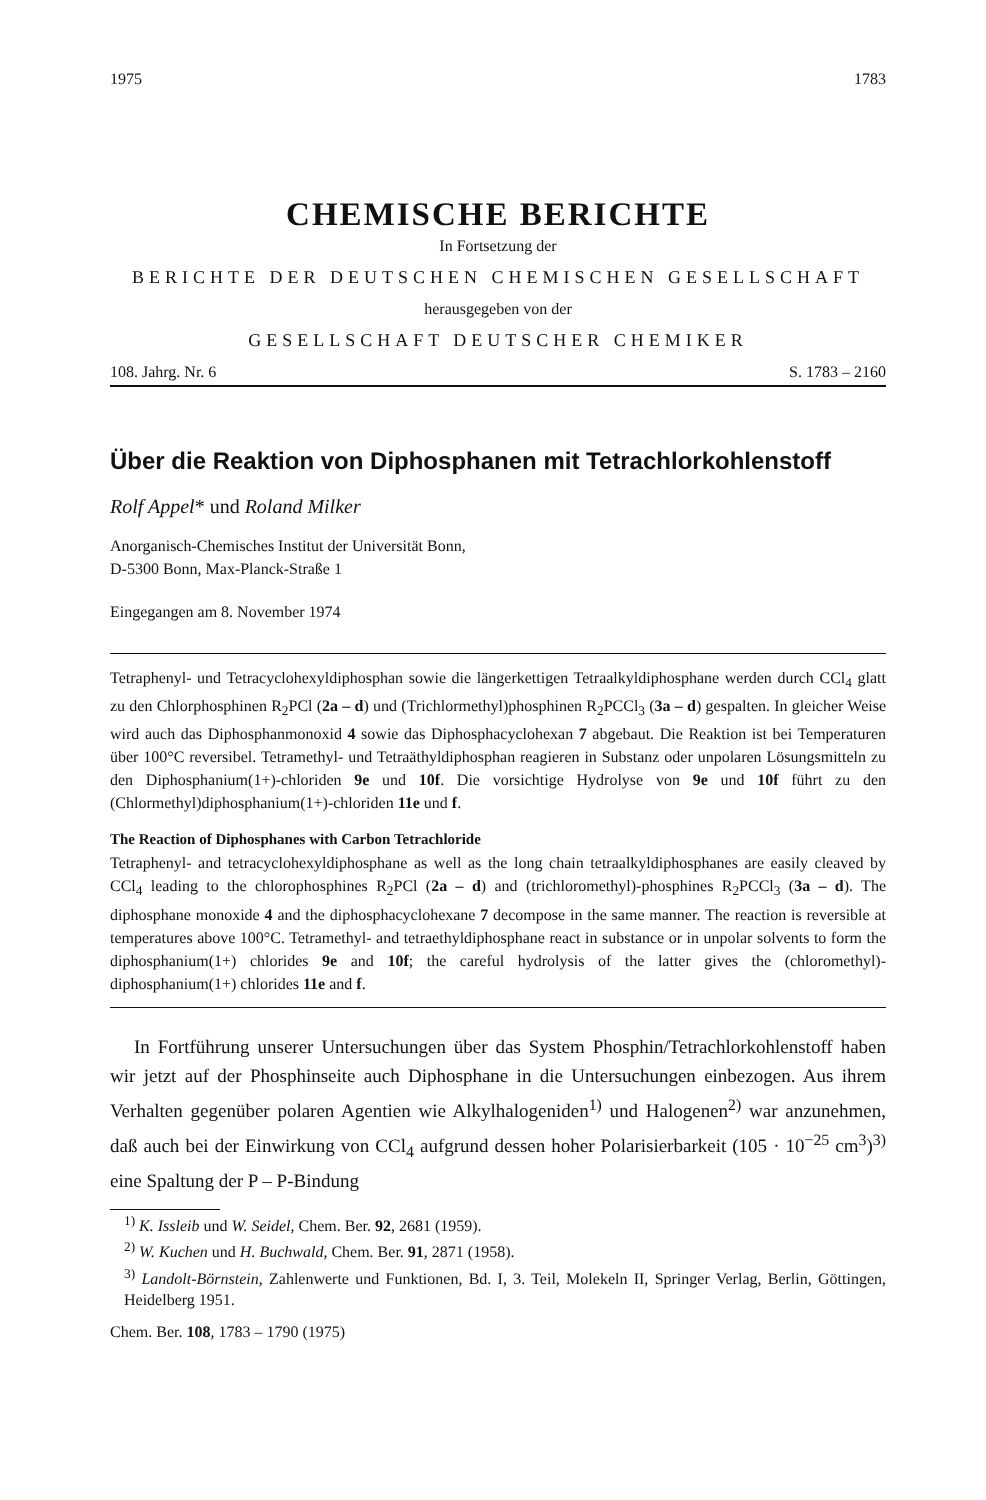1975 1783
CHEMISCHE BERICHTE
In Fortsetzung der
BERICHTE DER DEUTSCHEN CHEMISCHEN GESELLSCHAFT
herausgegeben von der
GESELLSCHAFT DEUTSCHER CHEMIKER
108. Jahrg. Nr. 6 S. 1783 – 2160
Über die Reaktion von Diphosphanen mit Tetrachlorkohlenstoff
Rolf Appel* und Roland Milker
Anorganisch-Chemisches Institut der Universität Bonn,
D-5300 Bonn, Max-Planck-Straße 1
Eingegangen am 8. November 1974
Tetraphenyl- und Tetracyclohexyldiphosphan sowie die längerkettigen Tetraalkyldiphosphane werden durch CCl<sub>4</sub> glatt zu den Chlorphosphinen R<sub>2</sub>PCl (2a – d) und (Trichlormethyl)phosphinen R<sub>2</sub>PCCl<sub>3</sub> (3a – d) gespalten. In gleicher Weise wird auch das Diphosphanmonoxid 4 sowie das Diphosphacyclohexan 7 abgebaut. Die Reaktion ist bei Temperaturen über 100°C reversibel. Tetramethyl- und Tetraäthyldiphosphan reagieren in Substanz oder unpolaren Lösungsmitteln zu den Diphosphanium(1+)-chloriden 9e und 10f. Die vorsichtige Hydrolyse von 9e und 10f führt zu den (Chlormethyl)diphosphanium(1+)-chloriden 11e und f.
The Reaction of Diphosphanes with Carbon Tetrachloride
Tetraphenyl- and tetracyclohexyldiphosphane as well as the long chain tetraalkyldiphosphanes are easily cleaved by CCl<sub>4</sub> leading to the chlorophosphines R<sub>2</sub>PCl (2a – d) and (trichloromethyl)-phosphines R<sub>2</sub>PCCl<sub>3</sub> (3a – d). The diphosphane monoxide 4 and the diphosphacyclohexane 7 decompose in the same manner. The reaction is reversible at temperatures above 100°C. Tetramethyl- and tetraethyldiphosphane react in substance or in unpolar solvents to form the diphosphanium(1+) chlorides 9e and 10f; the careful hydrolysis of the latter gives the (chloromethyl)-diphosphanium(1+) chlorides 11e and f.
In Fortführung unserer Untersuchungen über das System Phosphin/Tetrachlorkohlenstoff haben wir jetzt auf der Phosphinseite auch Diphosphane in die Untersuchungen einbezogen. Aus ihrem Verhalten gegenüber polaren Agentien wie Alkylhalogeniden<sup>1)</sup> und Halogenen<sup>2)</sup> war anzunehmen, daß auch bei der Einwirkung von CCl<sub>4</sub> aufgrund dessen hoher Polarisierbarkeit (105 · 10<sup>−25</sup> cm<sup>3</sup>)<sup>3)</sup> eine Spaltung der P – P-Bindung
<sup>1)</sup> K. Issleib und W. Seidel, Chem. Ber. 92, 2681 (1959).
<sup>2)</sup> W. Kuchen und H. Buchwald, Chem. Ber. 91, 2871 (1958).
<sup>3)</sup> Landolt-Börnstein, Zahlenwerte und Funktionen, Bd. I, 3. Teil, Molekeln II, Springer Verlag, Berlin, Göttingen, Heidelberg 1951.
Chem. Ber. 108, 1783 – 1790 (1975)